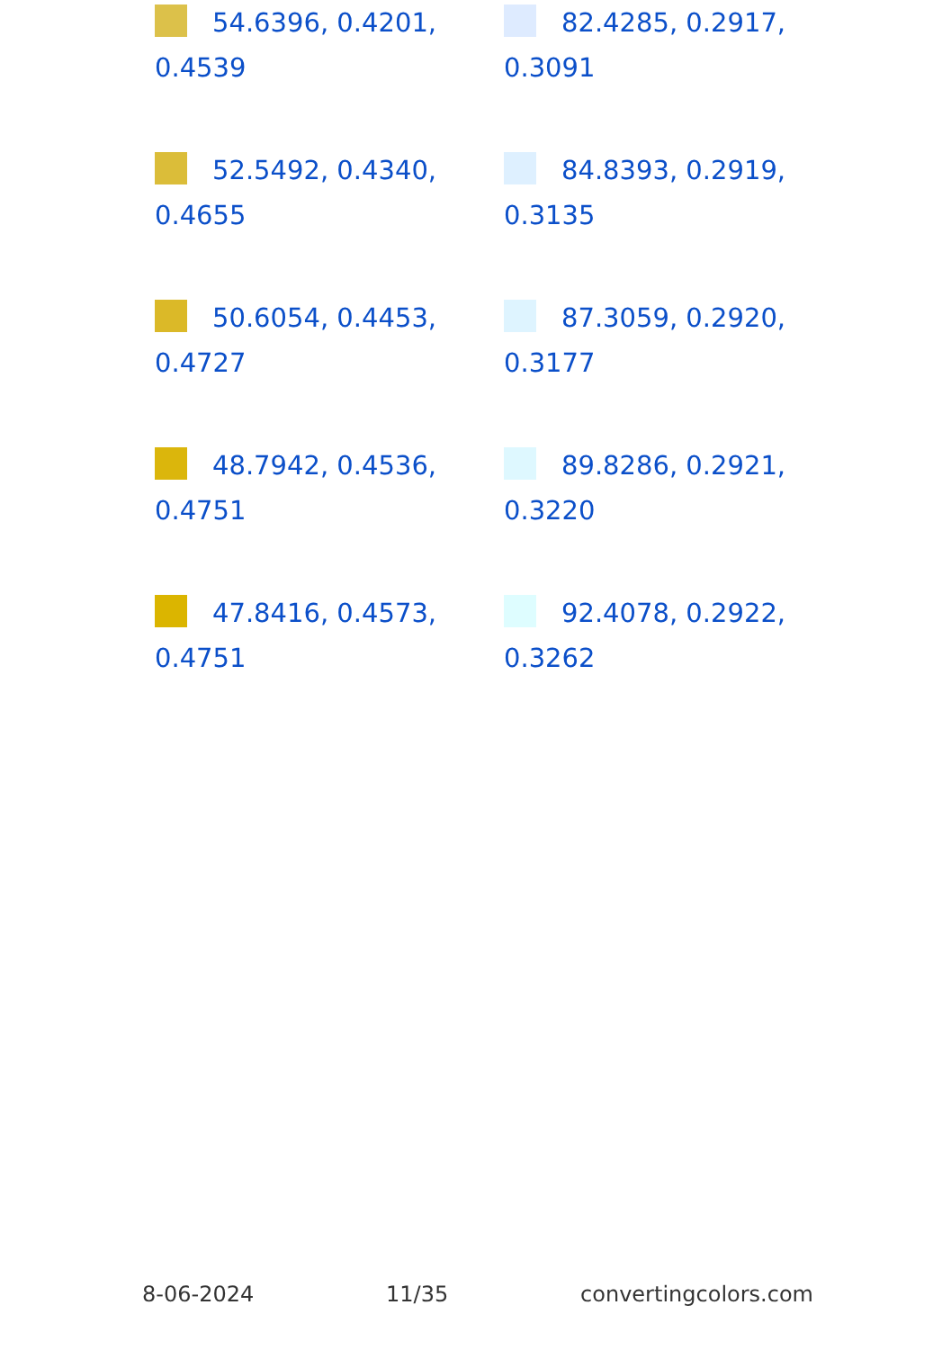54.6396, 0.4201, 0.4539
82.4285, 0.2917, 0.3091
52.5492, 0.4340, 0.4655
84.8393, 0.2919, 0.3135
50.6054, 0.4453, 0.4727
87.3059, 0.2920, 0.3177
48.7942, 0.4536, 0.4751
89.8286, 0.2921, 0.3220
47.8416, 0.4573, 0.4751
92.4078, 0.2922, 0.3262
8-06-2024 11/35 convertingcolors.com